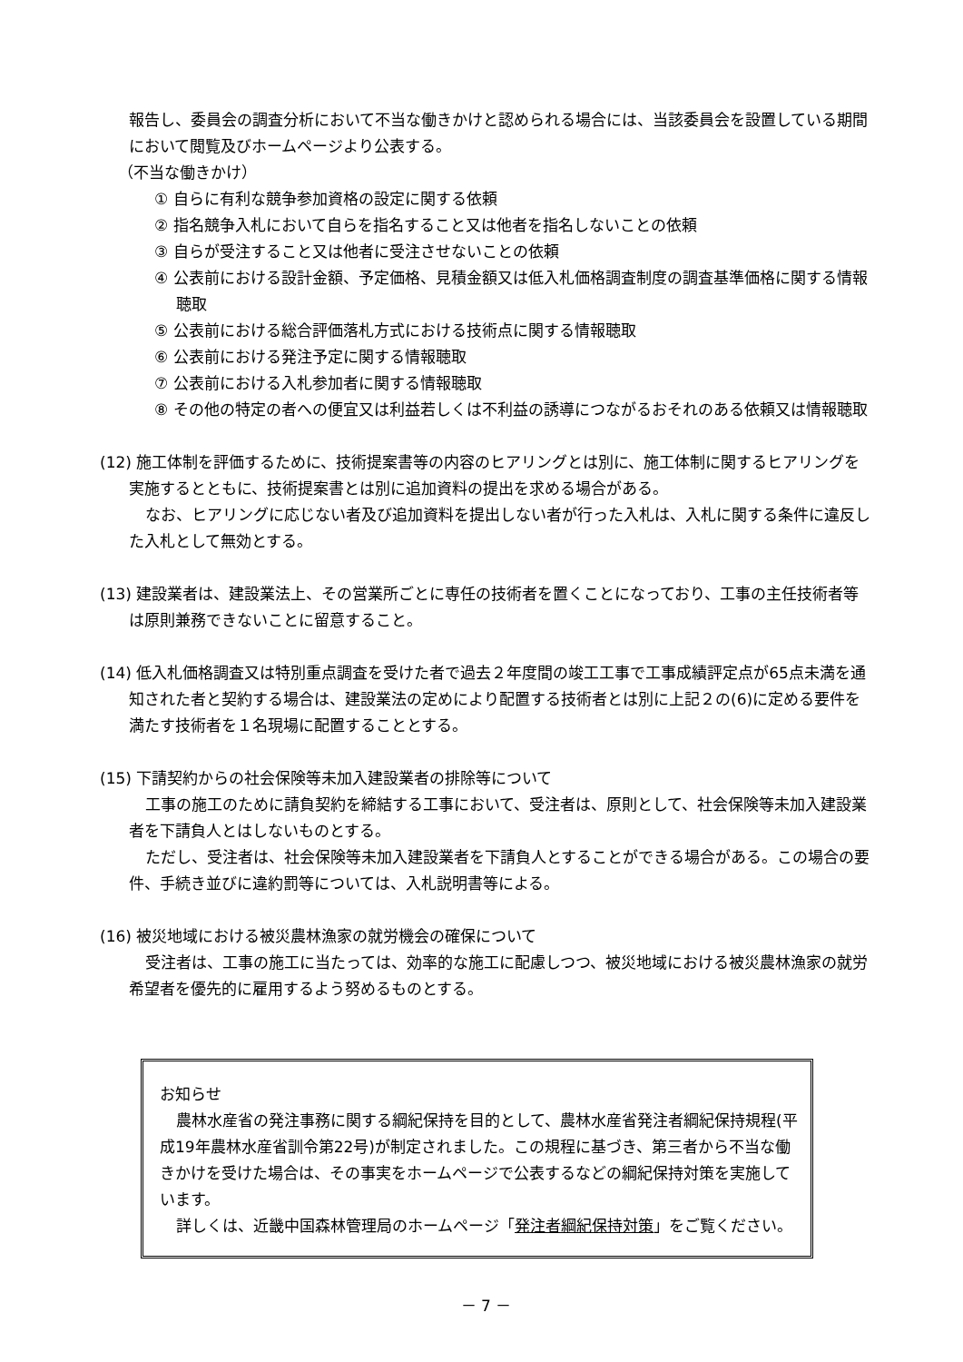報告し、委員会の調査分析において不当な働きかけと認められる場合には、当該委員会を設置している期間において閲覧及びホームページより公表する。
（不当な働きかけ）
① 自らに有利な競争参加資格の設定に関する依頼
② 指名競争入札において自らを指名すること又は他者を指名しないことの依頼
③ 自らが受注すること又は他者に受注させないことの依頼
④ 公表前における設計金額、予定価格、見積金額又は低入札価格調査制度の調査基準価格に関する情報聴取
⑤ 公表前における総合評価落札方式における技術点に関する情報聴取
⑥ 公表前における発注予定に関する情報聴取
⑦ 公表前における入札参加者に関する情報聴取
⑧ その他の特定の者への便宜又は利益若しくは不利益の誘導につながるおそれのある依頼又は情報聴取
(12) 施工体制を評価するために、技術提案書等の内容のヒアリングとは別に、施工体制に関するヒアリングを実施するとともに、技術提案書とは別に追加資料の提出を求める場合がある。
なお、ヒアリングに応じない者及び追加資料を提出しない者が行った入札は、入札に関する条件に違反した入札として無効とする。
(13) 建設業者は、建設業法上、その営業所ごとに専任の技術者を置くことになっており、工事の主任技術者等は原則兼務できないことに留意すること。
(14) 低入札価格調査又は特別重点調査を受けた者で過去２年度間の竣工工事で工事成績評定点が65点未満を通知された者と契約する場合は、建設業法の定めにより配置する技術者とは別に上記２の(6)に定める要件を満たす技術者を１名現場に配置することとする。
(15) 下請契約からの社会保険等未加入建設業者の排除等について
工事の施工のために請負契約を締結する工事において、受注者は、原則として、社会保険等未加入建設業者を下請負人とはしないものとする。
ただし、受注者は、社会保険等未加入建設業者を下請負人とすることができる場合がある。この場合の要件、手続き並びに違約罰等については、入札説明書等による。
(16) 被災地域における被災農林漁家の就労機会の確保について
受注者は、工事の施工に当たっては、効率的な施工に配慮しつつ、被災地域における被災農林漁家の就労希望者を優先的に雇用するよう努めるものとする。
お知らせ
農林水産省の発注事務に関する綱紀保持を目的として、農林水産省発注者綱紀保持規程(平成19年農林水産省訓令第22号)が制定されました。この規程に基づき、第三者から不当な働きかけを受けた場合は、その事実をホームページで公表するなどの綱紀保持対策を実施しています。
詳しくは、近畿中国森林管理局のホームページ「発注者綱紀保持対策」をご覧ください。
－ 7 －